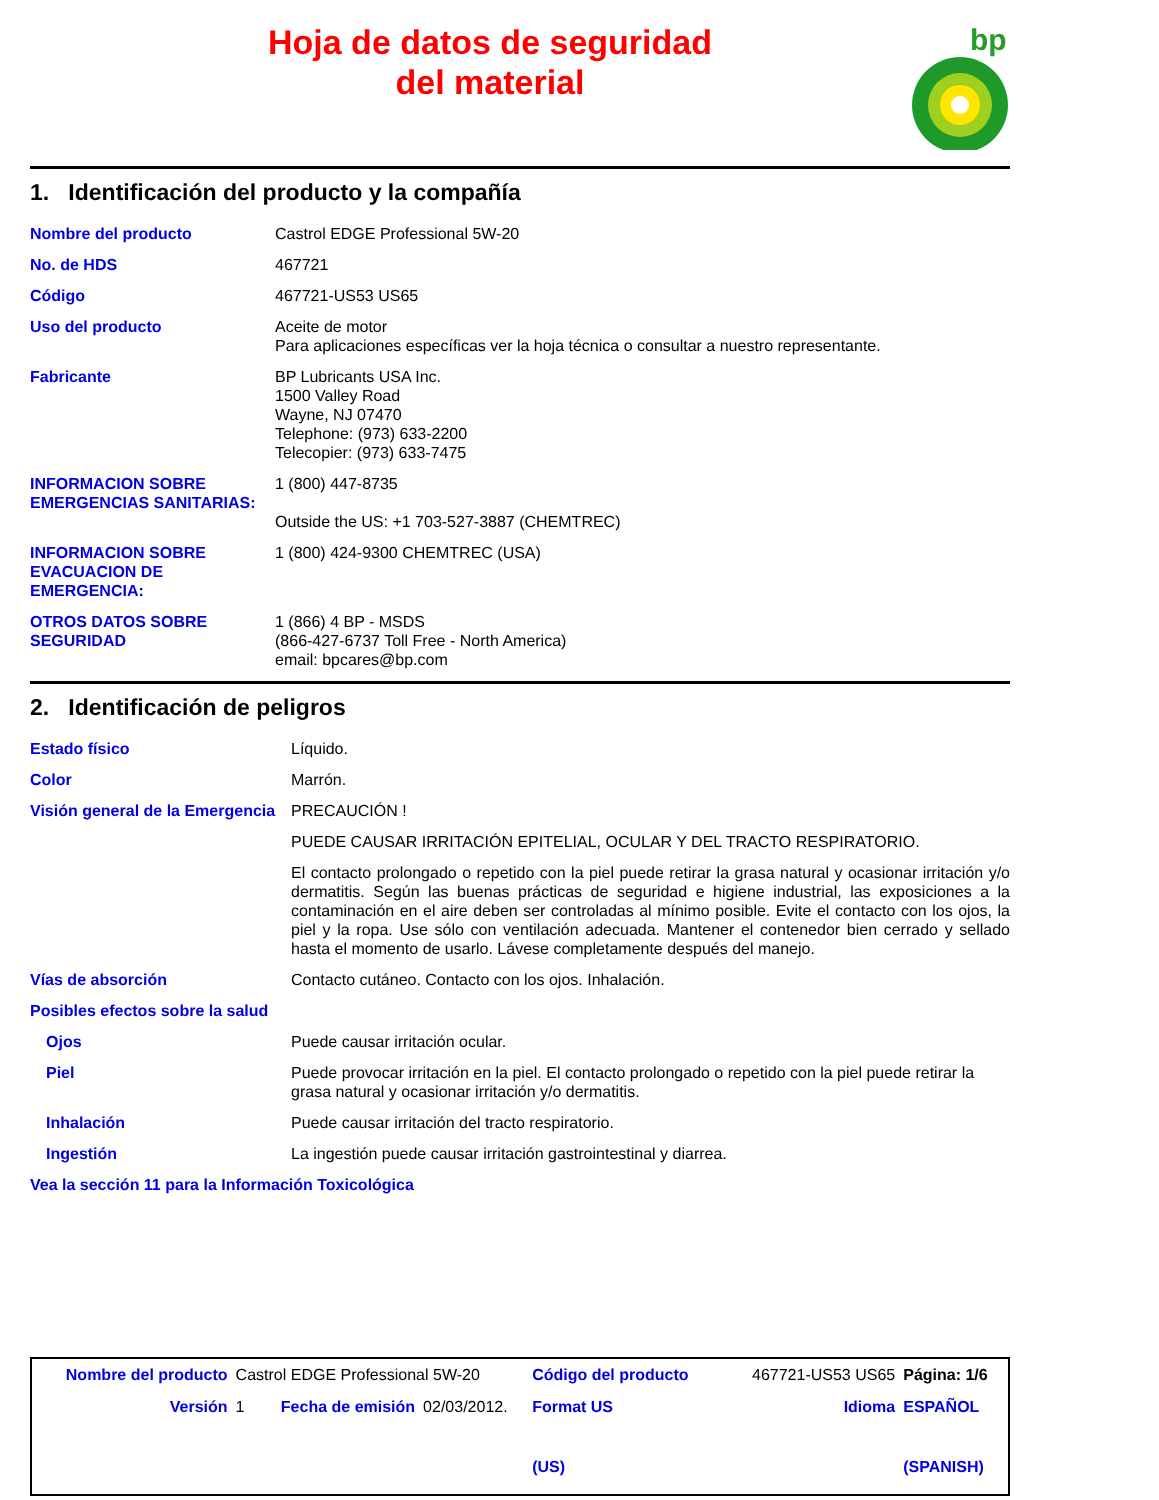Hoja de datos de seguridad
del material
bp
1. Identificación del producto y la compañía
| Nombre del producto | Castrol EDGE Professional 5W-20 |
| No. de HDS | 467721 |
| Código | 467721-US53 US65 |
| Uso del producto | Aceite de motor Para aplicaciones específicas ver la hoja técnica o consultar a nuestro representante. |
| Fabricante | BP Lubricants USA Inc. 1500 Valley Road Wayne, NJ 07470 Telephone: (973) 633-2200 Telecopier: (973) 633-7475 |
| INFORMACION SOBRE EMERGENCIAS SANITARIAS: | 1 (800) 447-8735 Outside the US: +1 703-527-3887 (CHEMTREC) |
| INFORMACION SOBRE EVACUACION DE EMERGENCIA: | 1 (800) 424-9300 CHEMTREC (USA) |
| OTROS DATOS SOBRE SEGURIDAD | 1 (866) 4 BP - MSDS (866-427-6737 Toll Free - North America) email: bpcares@bp.com |
2. Identificación de peligros
| Estado físico | Líquido. |
| Color | Marrón. |
| Visión general de la Emergencia | PRECAUCIÓN ! |
| | PUEDE CAUSAR IRRITACIÓN EPITELIAL, OCULAR Y DEL TRACTO RESPIRATORIO. |
| | El contacto prolongado o repetido con la piel puede retirar la grasa natural y ocasionar irritación y/o dermatitis. Según las buenas prácticas de seguridad e higiene industrial, las exposiciones a la contaminación en el aire deben ser controladas al mínimo posible. Evite el contacto con los ojos, la piel y la ropa. Use sólo con ventilación adecuada. Mantener el contenedor bien cerrado y sellado hasta el momento de usarlo. Lávese completamente después del manejo. |
| Vías de absorción | Contacto cutáneo. Contacto con los ojos. Inhalación. |
| Posibles efectos sobre la salud | |
| Ojos | Puede causar irritación ocular. |
| Piel | Puede provocar irritación en la piel. El contacto prolongado o repetido con la piel puede retirar la grasa natural y ocasionar irritación y/o dermatitis. |
| Inhalación | Puede causar irritación del tracto respiratorio. |
| Ingestión | La ingestión puede causar irritación gastrointestinal y diarrea. |
| Vea la sección 11 para la Información Toxicológica | |
| Nombre del producto | Castrol EDGE Professional 5W-20 | | | Código del producto | 467721-US53 US65 | | Página: 1/6 |
| Versión | 1 | Fecha de emisión | 02/03/2012. | Format US (US) | | Idioma | ESPAÑOL (SPANISH) |